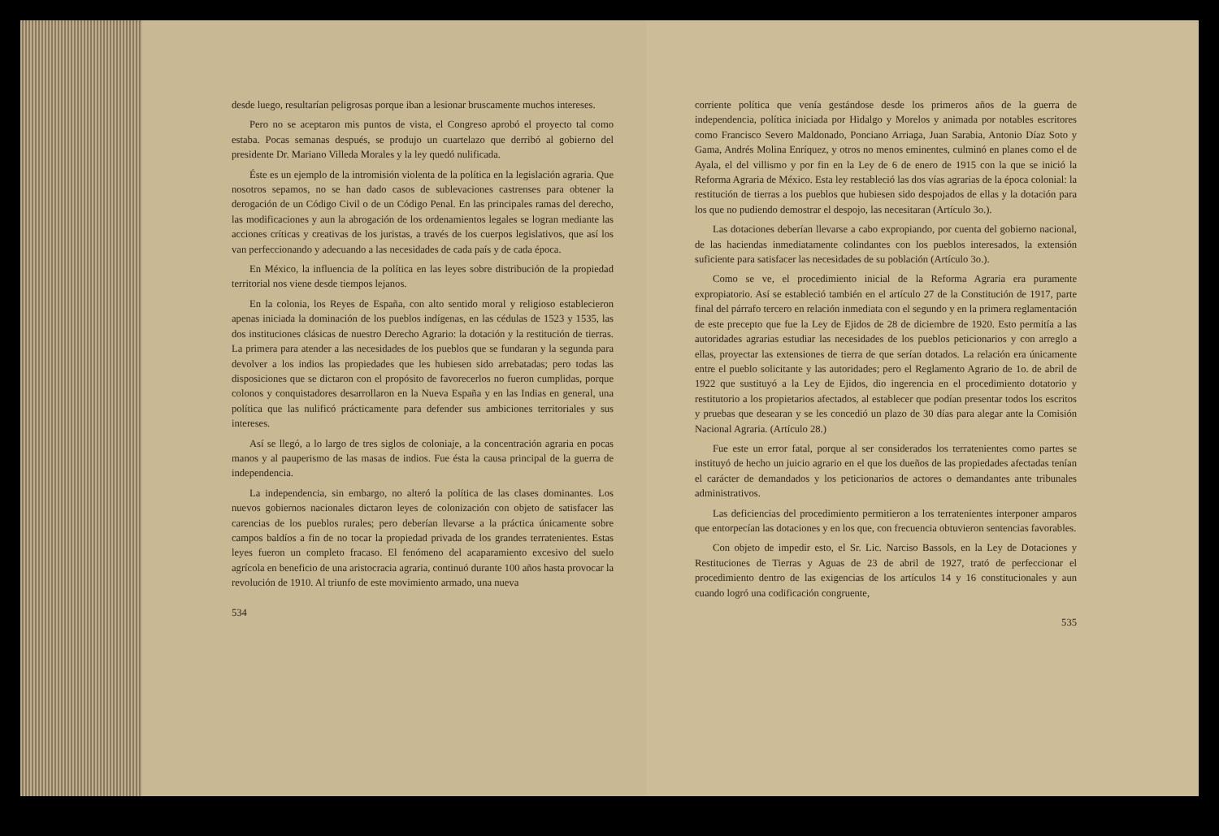desde luego, resultarían peligrosas porque iban a lesionar bruscamente muchos intereses.
Pero no se aceptaron mis puntos de vista, el Congreso aprobó el proyecto tal como estaba. Pocas semanas después, se produjo un cuartelazo que derribó al gobierno del presidente Dr. Mariano Villeda Morales y la ley quedó nulificada.
Éste es un ejemplo de la intromisión violenta de la política en la legislación agraria. Que nosotros sepamos, no se han dado casos de sublevaciones castrenses para obtener la derogación de un Código Civil o de un Código Penal. En las principales ramas del derecho, las modificaciones y aun la abrogación de los ordenamientos legales se logran mediante las acciones críticas y creativas de los juristas, a través de los cuerpos legislativos, que así los van perfeccionando y adecuando a las necesidades de cada país y de cada época.
En México, la influencia de la política en las leyes sobre distribución de la propiedad territorial nos viene desde tiempos lejanos.
En la colonia, los Reyes de España, con alto sentido moral y religioso establecieron apenas iniciada la dominación de los pueblos indígenas, en las cédulas de 1523 y 1535, las dos instituciones clásicas de nuestro Derecho Agrario: la dotación y la restitución de tierras. La primera para atender a las necesidades de los pueblos que se fundaran y la segunda para devolver a los indios las propiedades que les hubiesen sido arrebatadas; pero todas las disposiciones que se dictaron con el propósito de favorecerlos no fueron cumplidas, porque colonos y conquistadores desarrollaron en la Nueva España y en las Indias en general, una política que las nulificó prácticamente para defender sus ambiciones territoriales y sus intereses.
Así se llegó, a lo largo de tres siglos de coloniaje, a la concentración agraria en pocas manos y al pauperismo de las masas de indios. Fue ésta la causa principal de la guerra de independencia.
La independencia, sin embargo, no alteró la política de las clases dominantes. Los nuevos gobiernos nacionales dictaron leyes de colonización con objeto de satisfacer las carencias de los pueblos rurales; pero deberían llevarse a la práctica únicamente sobre campos baldíos a fin de no tocar la propiedad privada de los grandes terratenientes. Estas leyes fueron un completo fracaso. El fenómeno del acaparamiento excesivo del suelo agrícola en beneficio de una aristocracia agraria, continuó durante 100 años hasta provocar la revolución de 1910. Al triunfo de este movimiento armado, una nueva
534
corriente política que venía gestándose desde los primeros años de la guerra de independencia, política iniciada por Hidalgo y Morelos y animada por notables escritores como Francisco Severo Maldonado, Ponciano Arriaga, Juan Sarabia, Antonio Díaz Soto y Gama, Andrés Molina Enríquez, y otros no menos eminentes, culminó en planes como el de Ayala, el del villismo y por fin en la Ley de 6 de enero de 1915 con la que se inició la Reforma Agraria de México. Esta ley restableció las dos vías agrarias de la época colonial: la restitución de tierras a los pueblos que hubiesen sido despojados de ellas y la dotación para los que no pudiendo demostrar el despojo, las necesitaran (Artículo 3o.).
Las dotaciones deberían llevarse a cabo expropiando, por cuenta del gobierno nacional, de las haciendas inmediatamente colindantes con los pueblos interesados, la extensión suficiente para satisfacer las necesidades de su población (Artículo 3o.).
Como se ve, el procedimiento inicial de la Reforma Agraria era puramente expropiatorio. Así se estableció también en el artículo 27 de la Constitución de 1917, parte final del párrafo tercero en relación inmediata con el segundo y en la primera reglamentación de este precepto que fue la Ley de Ejidos de 28 de diciembre de 1920. Esto permitía a las autoridades agrarias estudiar las necesidades de los pueblos peticionarios y con arreglo a ellas, proyectar las extensiones de tierra de que serían dotados. La relación era únicamente entre el pueblo solicitante y las autoridades; pero el Reglamento Agrario de 1o. de abril de 1922 que sustituyó a la Ley de Ejidos, dio ingerencia en el procedimiento dotatorio y restitutorio a los propietarios afectados, al establecer que podían presentar todos los escritos y pruebas que desearan y se les concedió un plazo de 30 días para alegar ante la Comisión Nacional Agraria. (Artículo 28.)
Fue este un error fatal, porque al ser considerados los terratenientes como partes se instituyó de hecho un juicio agrario en el que los dueños de las propiedades afectadas tenían el carácter de demandados y los peticionarios de actores o demandantes ante tribunales administrativos.
Las deficiencias del procedimiento permitieron a los terratenientes interponer amparos que entorpecían las dotaciones y en los que, con frecuencia obtuvieron sentencias favorables.
Con objeto de impedir esto, el Sr. Lic. Narciso Bassols, en la Ley de Dotaciones y Restituciones de Tierras y Aguas de 23 de abril de 1927, trató de perfeccionar el procedimiento dentro de las exigencias de los artículos 14 y 16 constitucionales y aun cuando logró una codificación congruente,
535